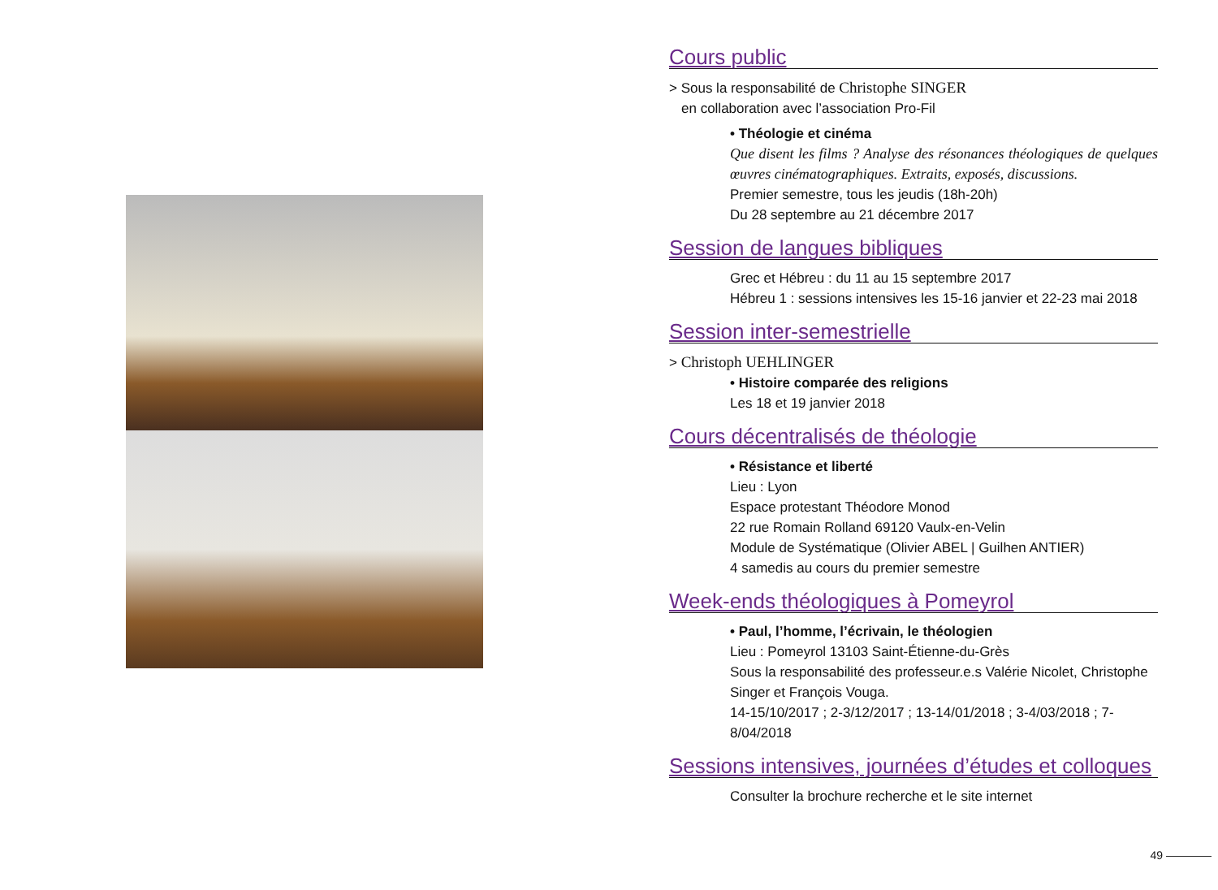Cours public
> Sous la responsabilité de Christophe SINGER
en collaboration avec l’association Pro-Fil
• Théologie et cinéma
Que disent les films ? Analyse des résonances théologiques de quelques œuvres cinématographiques. Extraits, exposés, discussions.
Premier semestre, tous les jeudis (18h-20h)
Du 28 septembre au 21 décembre 2017
Session de langues bibliques
Grec et Hébreu : du 11 au 15 septembre 2017
Hébreu 1 : sessions intensives les 15-16 janvier et 22-23 mai 2018
Session inter-semestrielle
> Christoph UEHLINGER
• Histoire comparée des religions
Les 18 et 19 janvier 2018
Cours décentralisés de théologie
• Résistance et liberté
Lieu : Lyon
Espace protestant Théodore Monod
22 rue Romain Rolland 69120 Vaulx-en-Velin
Module de Systématique (Olivier ABEL | Guilhen ANTIER)
4 samedis au cours du premier semestre
Week-ends théologiques à Pomeyrol
• Paul, l’homme, l’écrivain, le théologien
Lieu : Pomeyrol 13103 Saint-Étienne-du-Grès
Sous la responsabilité des professeur.e.s Valérie Nicolet, Christophe Singer et François Vouga.
14-15/10/2017 ; 2-3/12/2017 ; 13-14/01/2018 ; 3-4/03/2018 ; 7-8/04/2018
Sessions intensives, journées d’études et colloques
Consulter la brochure recherche et le site internet
49 ————